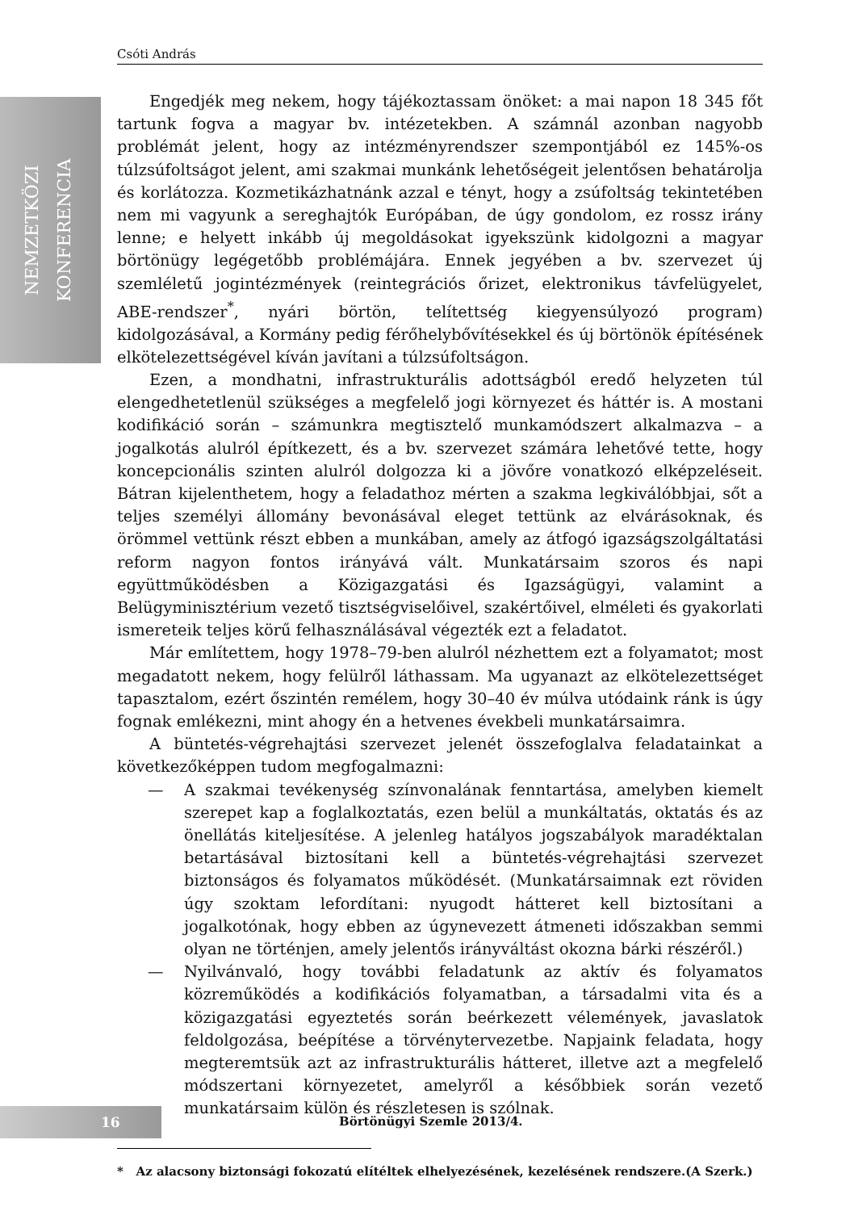Csóti András
NEMZETKÖZI
KONFERENCIA
Engedjék meg nekem, hogy tájékoztassam önöket: a mai napon 18 345 főt tartunk fogva a magyar bv. intézetekben. A számnál azonban nagyobb problémát jelent, hogy az intézményrendszer szempontjából ez 145%-os túlzsúfoltságot jelent, ami szakmai munkánk lehetőségeit jelentősen behatárolja és korlátozza. Kozmetikázhatnánk azzal e tényt, hogy a zsúfoltság tekintetében nem mi vagyunk a sereghajtók Európában, de úgy gondolom, ez rossz irány lenne; e helyett inkább új megoldásokat igyekszünk kidolgozni a magyar börtönügy legégetőbb problémájára. Ennek jegyében a bv. szervezet új szemléletű jogintézmények (reintegrációs őrizet, elektronikus távfelügyelet, ABE-rendszer<sup>*</sup>, nyári börtön, telítettség kiegyensúlyozó program) kidolgozásával, a Kormány pedig férőhelybővítésekkel és új börtönök építésének elkötelezettségével kíván javítani a túlzsúfoltságon.
Ezen, a mondhatni, infrastrukturális adottságból eredő helyzeten túl elengedhetetlenül szükséges a megfelelő jogi környezet és háttér is. A mostani kodifikáció során – számunkra megtisztelő munkamódszert alkalmazva – a jogalkotás alulról építkezett, és a bv. szervezet számára lehetővé tette, hogy koncepcionális szinten alulról dolgozza ki a jövőre vonatkozó elképzeléseit. Bátran kijelenthetem, hogy a feladathoz mérten a szakma legkiválóbbjai, sőt a teljes személyi állomány bevonásával eleget tettünk az elvárásoknak, és örömmel vettünk részt ebben a munkában, amely az átfogó igazságszolgáltatási reform nagyon fontos irányává vált. Munkatársaim szoros és napi együttműködésben a Közigazgatási és Igazságügyi, valamint a Belügyminisztérium vezető tisztségviselőivel, szakértőivel, elméleti és gyakorlati ismereteik teljes körű felhasználásával végezték ezt a feladatot.
Már említettem, hogy 1978–79-ben alulról nézhettem ezt a folyamatot; most megadatott nekem, hogy felülről láthassam. Ma ugyanazt az elkötelezettséget tapasztalom, ezért őszintén remélem, hogy 30–40 év múlva utódaink ránk is úgy fognak emlékezni, mint ahogy én a hetvenes évekbeli munkatársaimra.
A büntetés-végrehajtási szervezet jelenét összefoglalva feladatainkat a következőképpen tudom megfogalmazni:
— A szakmai tevékenység színvonalának fenntartása, amelyben kiemelt szerepet kap a foglalkoztatás, ezen belül a munkáltatás, oktatás és az önellátás kiteljesítése. A jelenleg hatályos jogszabályok maradéktalan betartásával biztosítani kell a büntetés-végrehajtási szervezet biztonságos és folyamatos működését. (Munkatársaimnak ezt röviden úgy szoktam lefordítani: nyugodt hátteret kell biztosítani a jogalkotónak, hogy ebben az úgynevezett átmeneti időszakban semmi olyan ne történjen, amely jelentős irányváltást okozna bárki részéről.)
— Nyilvánvaló, hogy további feladatunk az aktív és folyamatos közreműködés a kodifikációs folyamatban, a társadalmi vita és a közigazgatási egyeztetés során beérkezett vélemények, javaslatok feldolgozása, beépítése a törvénytervezetbe. Napjaink feladata, hogy megteremtsük azt az infrastrukturális hátteret, illetve azt a megfelelő módszertani környezetet, amelyről a későbbiek során vezető munkatársaim külön és részletesen is szólnak.
* Az alacsony biztonsági fokozatú elítéltek elhelyezésének, kezelésének rendszere.(A Szerk.)
16 Börtönügyi Szemle 2013/4.